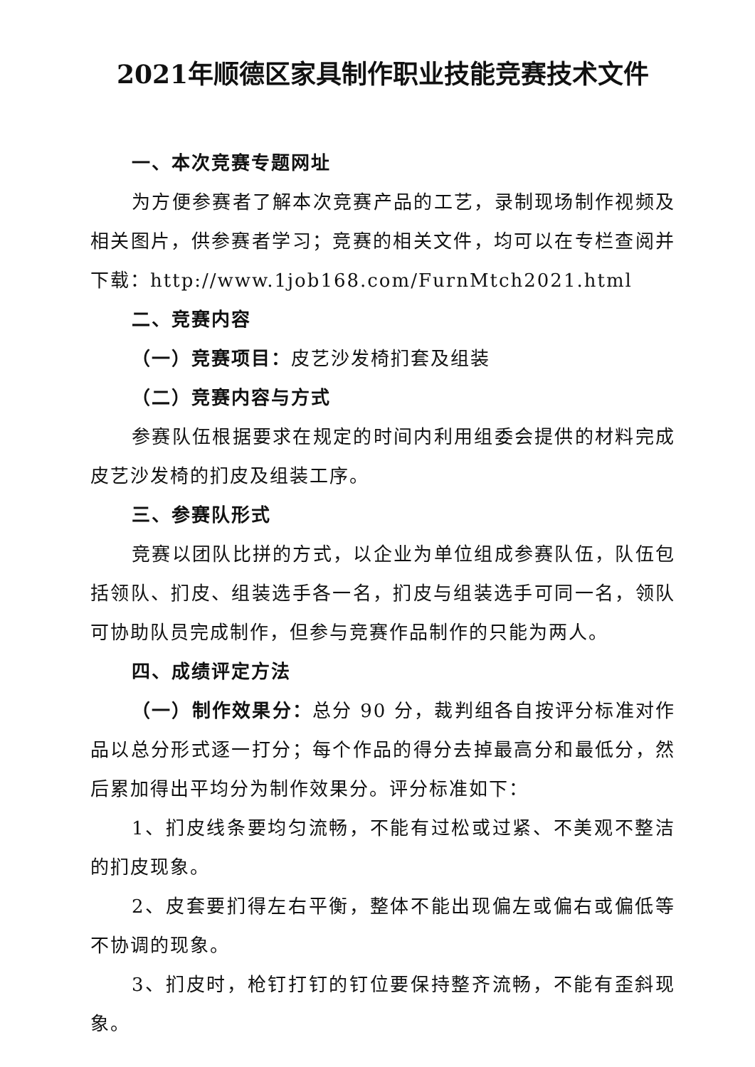2021年顺德区家具制作职业技能竞赛技术文件
一、本次竞赛专题网址
为方便参赛者了解本次竞赛产品的工艺，录制现场制作视频及相关图片，供参赛者学习；竞赛的相关文件，均可以在专栏查阅并下载：http://www.1job168.com/FurnMtch2021.html
二、竞赛内容
（一）竞赛项目：皮艺沙发椅扪套及组装
（二）竞赛内容与方式
参赛队伍根据要求在规定的时间内利用组委会提供的材料完成皮艺沙发椅的扪皮及组装工序。
三、参赛队形式
竞赛以团队比拼的方式，以企业为单位组成参赛队伍，队伍包括领队、扪皮、组装选手各一名，扪皮与组装选手可同一名，领队可协助队员完成制作，但参与竞赛作品制作的只能为两人。
四、成绩评定方法
（一）制作效果分：总分 90 分，裁判组各自按评分标准对作品以总分形式逐一打分；每个作品的得分去掉最高分和最低分，然后累加得出平均分为制作效果分。评分标准如下：
1、扪皮线条要均匀流畅，不能有过松或过紧、不美观不整洁的扪皮现象。
2、皮套要扪得左右平衡，整体不能出现偏左或偏右或偏低等不协调的现象。
3、扪皮时，枪钉打钉的钉位要保持整齐流畅，不能有歪斜现象。